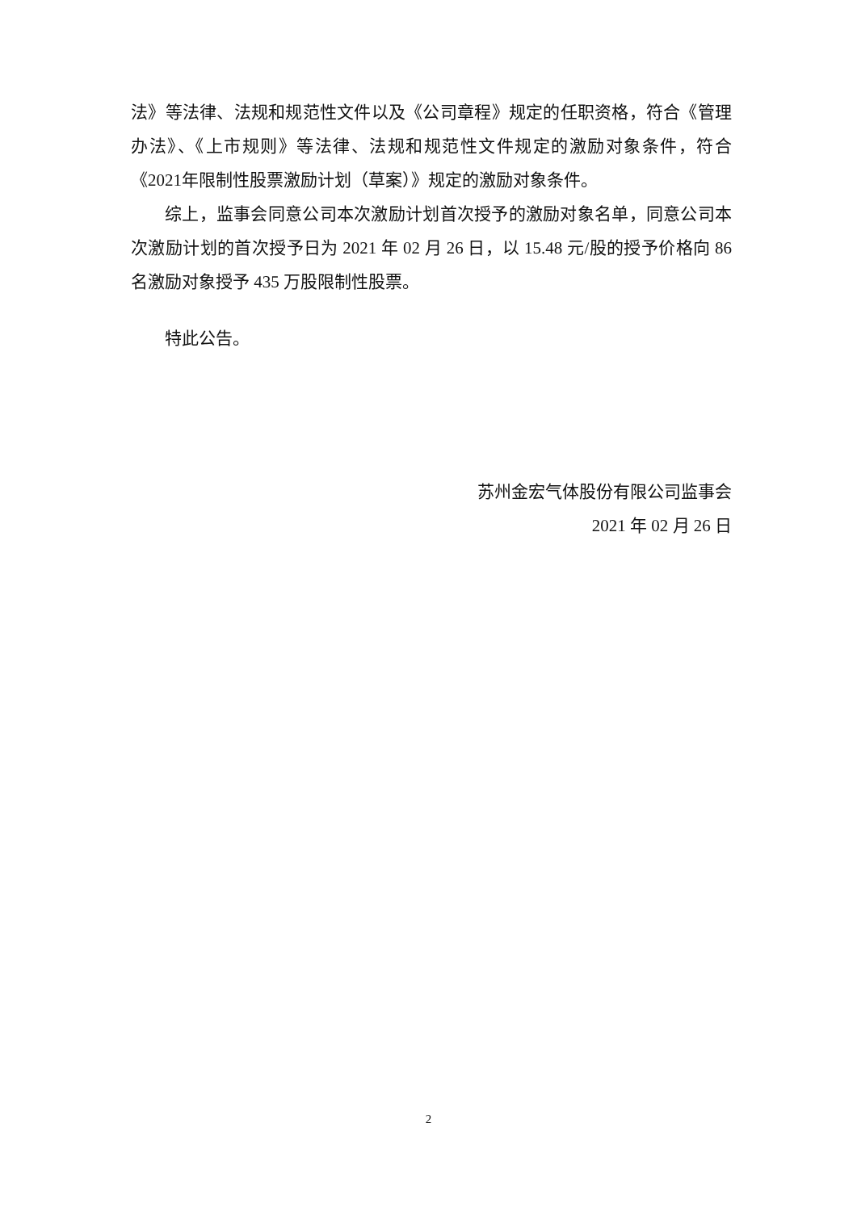法》等法律、法规和规范性文件以及《公司章程》规定的任职资格，符合《管理办法》、《上市规则》等法律、法规和规范性文件规定的激励对象条件，符合《2021年限制性股票激励计划（草案）》规定的激励对象条件。
综上，监事会同意公司本次激励计划首次授予的激励对象名单，同意公司本次激励计划的首次授予日为 2021 年 02 月 26 日，以 15.48 元/股的授予价格向 86 名激励对象授予 435 万股限制性股票。
特此公告。
苏州金宏气体股份有限公司监事会
2021 年 02 月 26 日
2